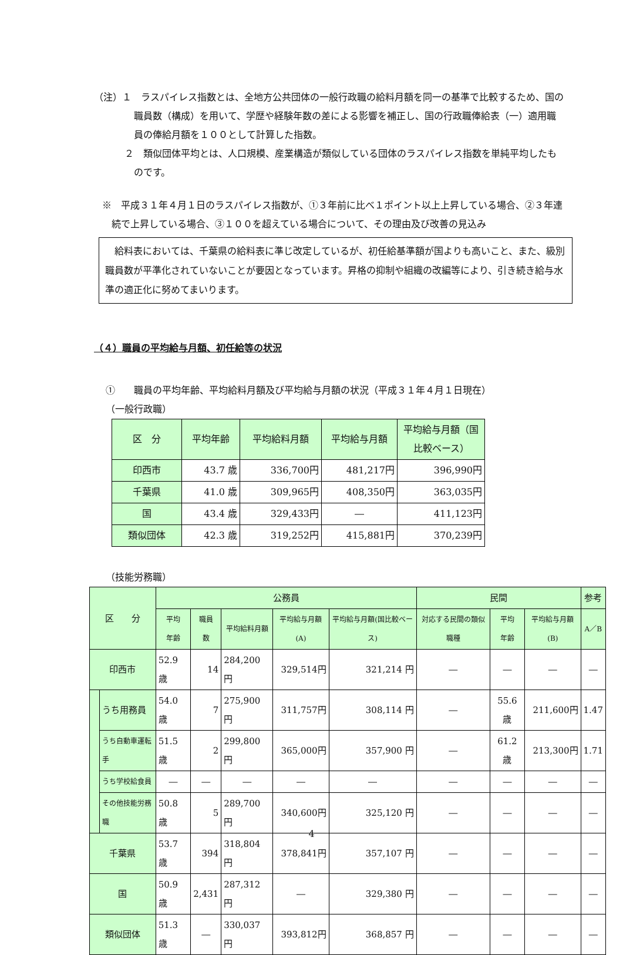（注）１　ラスパイレス指数とは、全地方公共団体の一般行政職の給料月額を同一の基準で比較するため、国の職員数（構成）を用いて、学歴や経験年数の差による影響を補正し、国の行政職俸給表（一）適用職員の俸給月額を１００として計算した指数。
２　類似団体平均とは、人口規模、産業構造が類似している団体のラスパイレス指数を単純平均したものです。
※　平成３１年４月１日のラスパイレス指数が、①３年前に比べ１ポイント以上上昇している場合、②３年連続で上昇している場合、③１００を超えている場合について、その理由及び改善の見込み
　給料表においては、千葉県の給料表に準じ改定しているが、初任給基準額が国よりも高いこと、また、級別職員数が平準化されていないことが要因となっています。昇格の抑制や組織の改編等により、引き続き給与水準の適正化に努めてまいります。
（４）職員の平均給与月額、初任給等の状況
①　　職員の平均年齢、平均給料月額及び平均給与月額の状況（平成３１年４月１日現在）
（一般行政職）
| 区 分 | 平均年齢 | 平均給料月額 | 平均給与月額 | 平均給与月額（国比較ベース） |
| --- | --- | --- | --- | --- |
| 印西市 | 43.7 歳 | 336,700円 | 481,217円 | 396,990円 |
| 千葉県 | 41.0 歳 | 309,965円 | 408,350円 | 363,035円 |
| 国 | 43.4 歳 | 329,433円 | ― | 411,123円 |
| 類似団体 | 42.3 歳 | 319,252円 | 415,881円 | 370,239円 |
（技能労務職）
| 区 分 | | 公務員 | | | | | 民間 | | | 参考 |
| --- | --- | --- | --- | --- | --- | --- | --- | --- | --- | --- |
| | | 平均 年齢 | 職員 数 | 平均給料月額 | 平均給与月額(A) | 平均給与月額(国比較ベース) | 対応する民間の類似職種 | 平均 年齢 | 平均給与月額(B) | A／B |
| 印西市 | | 52.9 歳 | 14 | 284,200 円 | 329,514円 | 321,214 円 | ― | ― | ― | ― |
| | うち用務員 | 54.0 歳 | 7 | 275,900 円 | 311,757円 | 308,114 円 | ― | 55.6 歳 | 211,600円 | 1.47 |
| | うち自動車運転手 | 51.5 歳 | 2 | 299,800 円 | 365,000円 | 357,900 円 | ― | 61.2 歳 | 213,300円 | 1.71 |
| | うち学校給食員 | ― | ― | ― | ― | ― | ― | ― | ― | ― |
| | その他技能労務職 | 50.8 歳 | 5 | 289,700 円 | 340,600円 | 325,120 円 | ― | ― | ― | ― |
| 千葉県 | | 53.7 歳 | 394 | 318,804 円 | 378,841円 | 357,107 円 | ― | ― | ― | ― |
| 国 | | 50.9 歳 | 2,431 | 287,312 円 | ― | 329,380 円 | ― | ― | ― | ― |
| 類似団体 | | 51.3 歳 | ― | 330,037 円 | 393,812円 | 368,857 円 | ― | ― | ― | ― |
4